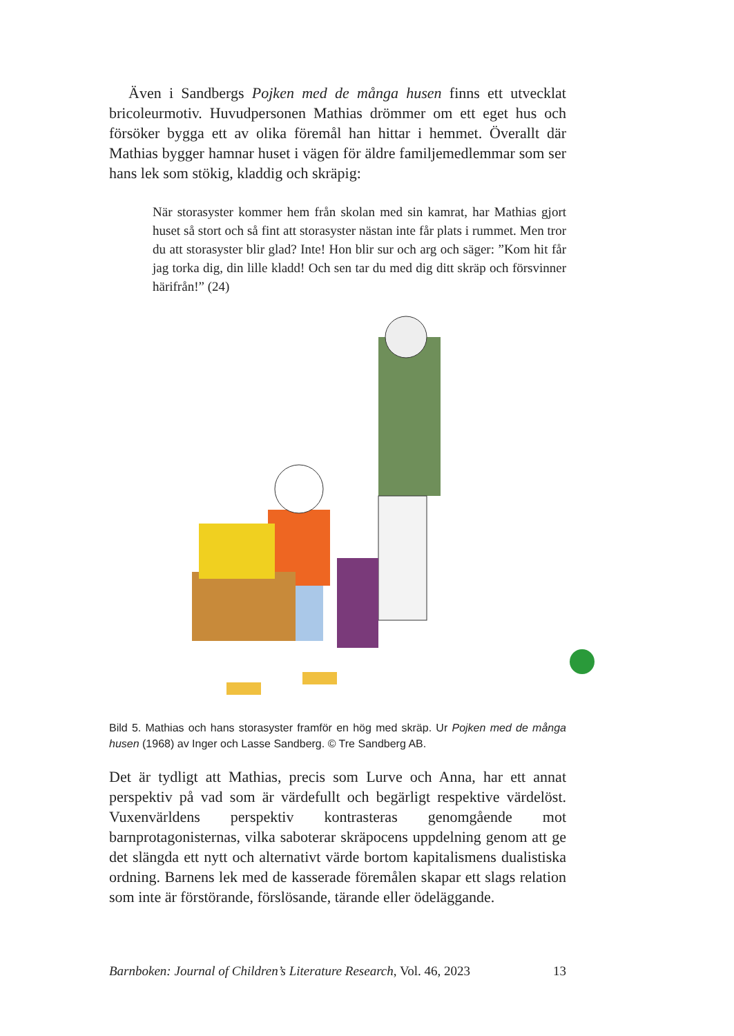Även i Sandbergs Pojken med de många husen finns ett utvecklat bricoleurmotiv. Huvudpersonen Mathias drömmer om ett eget hus och försöker bygga ett av olika föremål han hittar i hemmet. Överallt där Mathias bygger hamnar huset i vägen för äldre familjemedlemmar som ser hans lek som stökig, kladdig och skräpig:
När storasyster kommer hem från skolan med sin kamrat, har Mathias gjort huset så stort och så fint att storasyster nästan inte får plats i rummet. Men tror du att storasyster blir glad? Inte! Hon blir sur och arg och säger: ”Kom hit får jag torka dig, din lille kladd! Och sen tar du med dig ditt skräp och försvinner härifrån!” (24)
Bild 5. Mathias och hans storasyster framför en hög med skräp. Ur Pojken med de många husen (1968) av Inger och Lasse Sandberg. © Tre Sandberg AB.
Det är tydligt att Mathias, precis som Lurve och Anna, har ett annat perspektiv på vad som är värdefullt och begärligt respektive värdelöst. Vuxenvärldens perspektiv kontrasteras genomgående mot barnprotagonisternas, vilka saboterar skräpocens uppdelning genom att ge det slängda ett nytt och alternativt värde bortom kapitalismens dualistiska ordning. Barnens lek med de kasserade föremålen skapar ett slags relation som inte är förstörande, förslösande, tärande eller ödeläggande.
Barnboken: Journal of Children’s Literature Research, Vol. 46, 2023 13